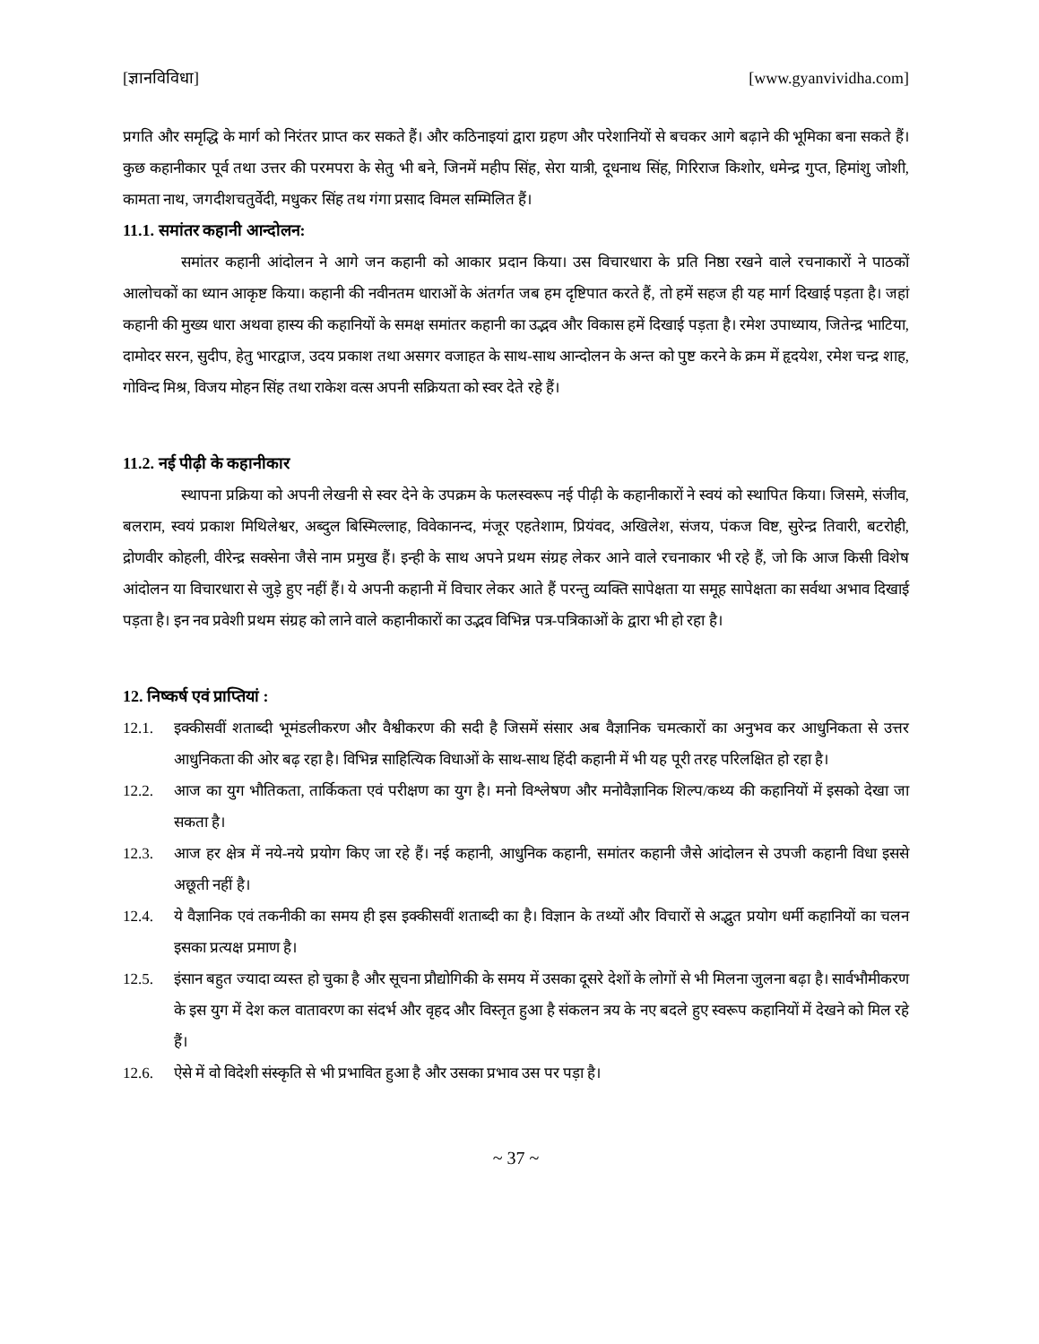[ज्ञानविविधा] [www.gyanvividha.com]
प्रगति और समृद्धि के मार्ग को निरंतर प्राप्त कर सकते हैं। और कठिनाइयां द्वारा ग्रहण और परेशानियों से बचकर आगे बढ़ाने की भूमिका बना सकते हैं। कुछ कहानीकार पूर्व तथा उत्तर की परमपरा के सेतु भी बने, जिनमें महीप सिंह, सेरा यात्री, दूधनाथ सिंह, गिरिराज किशोर, धमेन्द्र गुप्त, हिमांशु जोशी, कामता नाथ, जगदीशचतुर्वेदी, मधुकर सिंह तथ गंगा प्रसाद विमल सम्मिलित हैं।
11.1. समांतर कहानी आन्दोलन:
समांतर कहानी आंदोलन ने आगे जन कहानी को आकार प्रदान किया। उस विचारधारा के प्रति निष्ठा रखने वाले रचनाकारों ने पाठकों आलोचकों का ध्यान आकृष्ट किया। कहानी की नवीनतम धाराओं के अंतर्गत जब हम दृष्टिपात करते हैं, तो हमें सहज ही यह मार्ग दिखाई पड़ता है। जहां कहानी की मुख्य धारा अथवा हास्य की कहानियों के समक्ष समांतर कहानी का उद्भव और विकास हमें दिखाई पड़ता है। रमेश उपाध्याय, जितेन्द्र भाटिया, दामोदर सरन, सुदीप, हेतु भारद्वाज, उदय प्रकाश तथा असगर वजाहत के साथ-साथ आन्दोलन के अन्त को पुष्ट करने के क्रम में हृदयेश, रमेश चन्द्र शाह, गोविन्द मिश्र, विजय मोहन सिंह तथा राकेश वत्स अपनी सक्रियता को स्वर देते रहे हैं।
11.2. नई पीढ़ी के कहानीकार
स्थापना प्रक्रिया को अपनी लेखनी से स्वर देने के उपक्रम के फलस्वरूप नई पीढ़ी के कहानीकारों ने स्वयं को स्थापित किया। जिसमे, संजीव, बलराम, स्वयं प्रकाश मिथिलेश्वर, अब्दुल बिस्मिल्लाह, विवेकानन्द, मंजूर एहतेशाम, प्रियंवद, अखिलेश, संजय, पंकज विष्ट, सुरेन्द्र तिवारी, बटरोही, द्रोणवीर कोहली, वीरेन्द्र सक्सेना जैसे नाम प्रमुख हैं। इन्ही के साथ अपने प्रथम संग्रह लेकर आने वाले रचनाकार भी रहे हैं, जो कि आज किसी विशेष आंदोलन या विचारधारा से जुड़े हुए नहीं हैं। ये अपनी कहानी में विचार लेकर आते हैं परन्तु व्यक्ति सापेक्षता या समूह सापेक्षता का सर्वथा अभाव दिखाई पड़ता है। इन नव प्रवेशी प्रथम संग्रह को लाने वाले कहानीकारों का उद्भव विभिन्न पत्र-पत्रिकाओं के द्वारा भी हो रहा है।
12. निष्कर्ष एवं प्राप्तियां :
12.1. इक्कीसवीं शताब्दी भूमंडलीकरण और वैश्वीकरण की सदी है जिसमें संसार अब वैज्ञानिक चमत्कारों का अनुभव कर आधुनिकता से उत्तर आधुनिकता की ओर बढ़ रहा है। विभिन्न साहित्यिक विधाओं के साथ-साथ हिंदी कहानी में भी यह पूरी तरह परिलक्षित हो रहा है।
12.2. आज का युग भौतिकता, तार्किकता एवं परीक्षण का युग है। मनो विश्लेषण और मनोवैज्ञानिक शिल्प/कथ्य की कहानियों में इसको देखा जा सकता है।
12.3. आज हर क्षेत्र में नये-नये प्रयोग किए जा रहे हैं। नई कहानी, आधुनिक कहानी, समांतर कहानी जैसे आंदोलन से उपजी कहानी विधा इससे अछूती नहीं है।
12.4. ये वैज्ञानिक एवं तकनीकी का समय ही इस इक्कीसवीं शताब्दी का है। विज्ञान के तथ्यों और विचारों से अद्भुत प्रयोग धर्मी कहानियों का चलन इसका प्रत्यक्ष प्रमाण है।
12.5. इंसान बहुत ज्यादा व्यस्त हो चुका है और सूचना प्रौद्योगिकी के समय में उसका दूसरे देशों के लोगों से भी मिलना जुलना बढ़ा है। सार्वभौमीकरण के इस युग में देश कल वातावरण का संदर्भ और वृहद और विस्तृत हुआ है संकलन त्रय के नए बदले हुए स्वरूप कहानियों में देखने को मिल रहे हैं।
12.6. ऐसे में वो विदेशी संस्कृति से भी प्रभावित हुआ है और उसका प्रभाव उस पर पड़ा है।
~ 37 ~